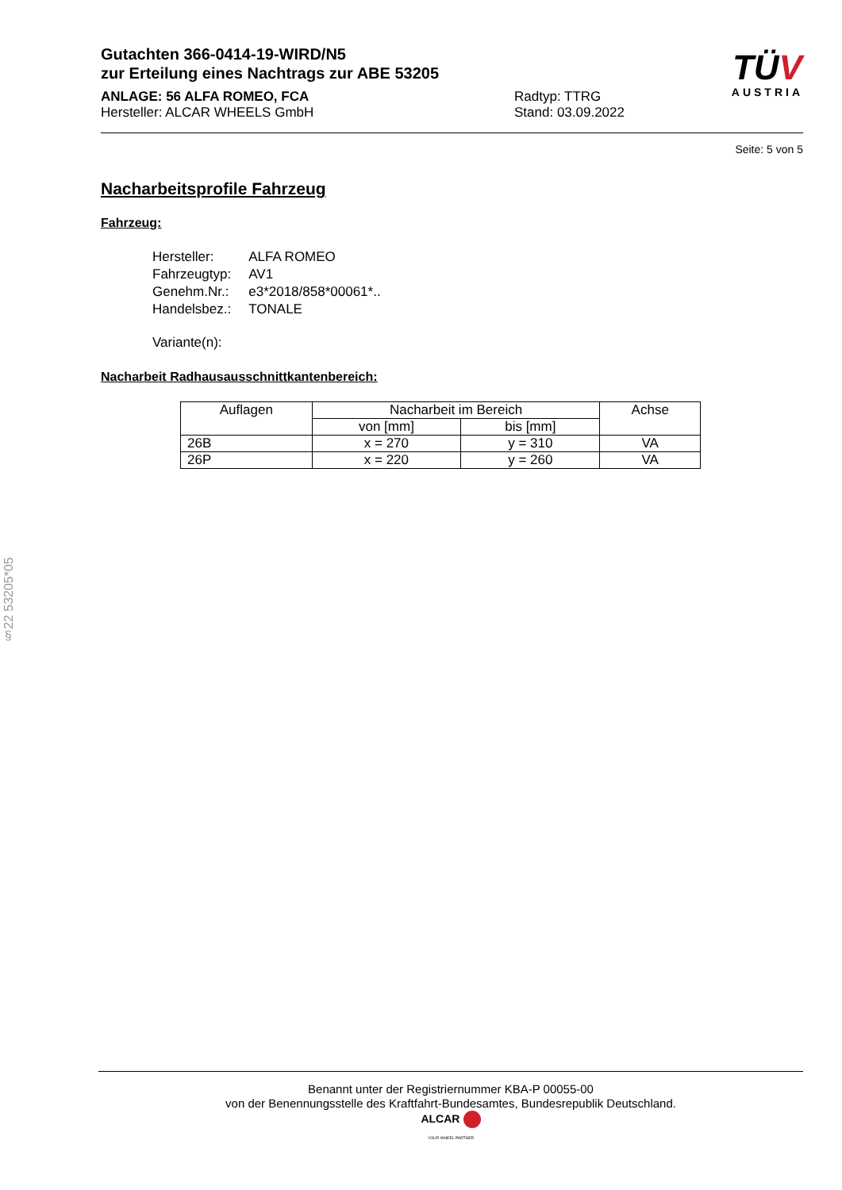§22 53205*05
TÜV
AUSTRIA
Gutachten 366-0414-19-WIRD/N5
zur Erteilung eines Nachtrags zur ABE 53205
ANLAGE: 56 ALFA ROMEO, FCA
Hersteller: ALCAR WHEELS GmbH
Radtyp: TTRG
Stand: 03.09.2022
Seite: 5 von 5
Nacharbeitsprofile Fahrzeug
Fahrzeug:
| Hersteller: | ALFA ROMEO |
| Fahrzeugtyp: | AV1 |
| Genehm.Nr.: | e3*2018/858*00061*.. |
| Handelsbez.: | TONALE |
| Variante(n): | |
Nacharbeit Radhausausschnittkantenbereich:
| Auflagen | Nacharbeit im Bereich | | Achse |
| --- | --- | --- | --- |
| | von [mm] | bis [mm] | |
| 26B | x = 270 | y = 310 | VA |
| 26P | x = 220 | y = 260 | VA |
Benannt unter der Registriernummer KBA-P 00055-00
von der Benennungsstelle des Kraftfahrt-Bundesamtes, Bundesrepublik Deutschland.
ALCAR
YOUR WHEEL PARTNER